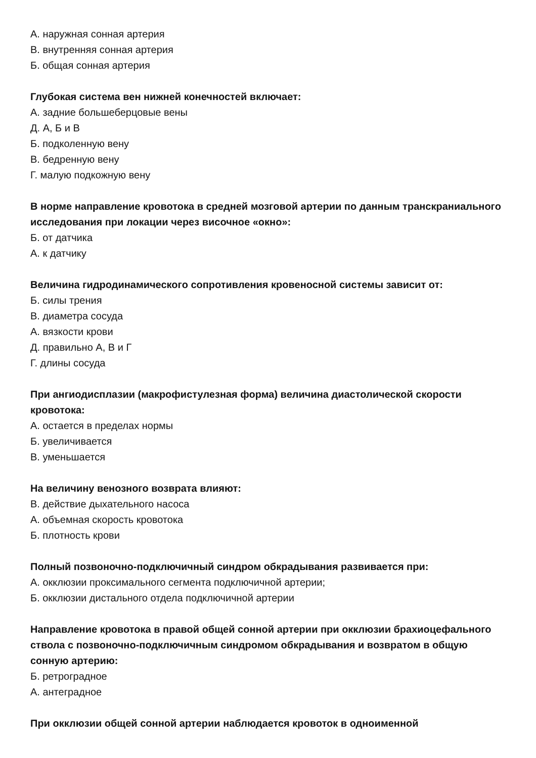А. наружная сонная артерия
В. внутренняя сонная артерия
Б. общая сонная артерия
Глубокая система вен нижней конечностей включает:
А. задние большеберцовые вены
Д. А, Б и В
Б. подколенную вену
В. бедренную вену
Г. малую подкожную вену
В норме направление кровотока в средней мозговой артерии по данным транскраниального исследования при локации через височное «окно»:
Б. от датчика
А. к датчику
Величина гидродинамического сопротивления кровеносной системы зависит от:
Б. силы трения
В. диаметра сосуда
А. вязкости крови
Д. правильно А, В и Г
Г. длины сосуда
При ангиодисплазии (макрофистулезная форма) величина диастолической скорости кровотока:
А. остается в пределах нормы
Б. увеличивается
В. уменьшается
На величину венозного возврата влияют:
В. действие дыхательного насоса
А. объемная скорость кровотока
Б. плотность крови
Полный позвоночно-подключичный синдром обкрадывания развивается при:
А. окклюзии проксимального сегмента подключичной артерии;
Б. окклюзии дистального отдела подключичной артерии
Направление кровотока в правой общей сонной артерии при окклюзии брахиоцефального ствола с позвоночно-подключичным синдромом обкрадывания и возвратом в общую сонную артерию:
Б. ретроградное
А. антеградное
При окклюзии общей сонной артерии наблюдается кровоток в одноименной